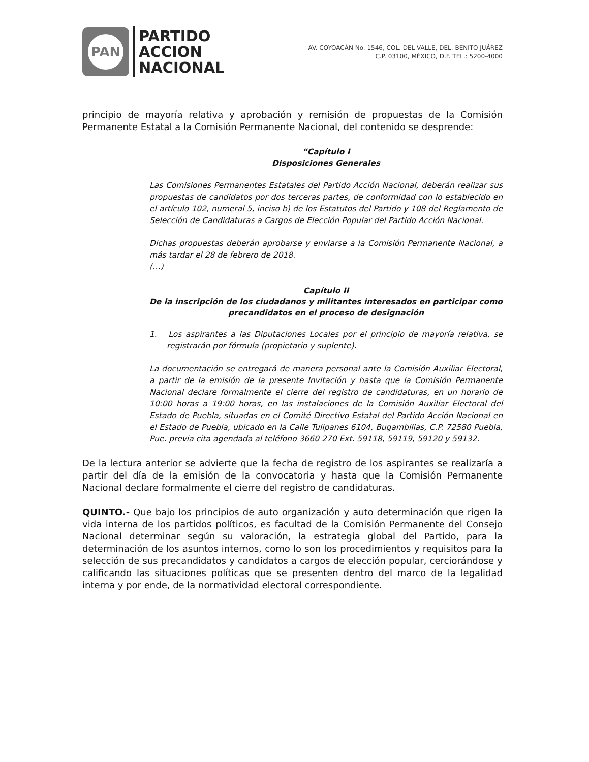PAN
PARTIDO
ACCION
NACIONAL
AV. COYOACÁN No. 1546, COL. DEL VALLE, DEL. BENITO JUÁREZ
C.P. 03100, MÉXICO, D.F. TEL.: 5200-4000
principio de mayoría relativa y aprobación y remisión de propuestas de la Comisión Permanente Estatal a la Comisión Permanente Nacional, del contenido se desprende:
“Capítulo I
Disposiciones Generales
Las Comisiones Permanentes Estatales del Partido Acción Nacional, deberán realizar sus propuestas de candidatos por dos terceras partes, de conformidad con lo establecido en el artículo 102, numeral 5, inciso b) de los Estatutos del Partido y 108 del Reglamento de Selección de Candidaturas a Cargos de Elección Popular del Partido Acción Nacional.
Dichas propuestas deberán aprobarse y enviarse a la Comisión Permanente Nacional, a más tardar el 28 de febrero de 2018.
(…)
Capítulo II
De la inscripción de los ciudadanos y militantes interesados en participar como precandidatos en el proceso de designación
1. Los aspirantes a las Diputaciones Locales por el principio de mayoría relativa, se registrarán por fórmula (propietario y suplente).
La documentación se entregará de manera personal ante la Comisión Auxiliar Electoral, a partir de la emisión de la presente Invitación y hasta que la Comisión Permanente Nacional declare formalmente el cierre del registro de candidaturas, en un horario de 10:00 horas a 19:00 horas, en las instalaciones de la Comisión Auxiliar Electoral del Estado de Puebla, situadas en el Comité Directivo Estatal del Partido Acción Nacional en el Estado de Puebla, ubicado en la Calle Tulipanes 6104, Bugambilias, C.P. 72580 Puebla, Pue. previa cita agendada al teléfono 3660 270 Ext. 59118, 59119, 59120 y 59132.
De la lectura anterior se advierte que la fecha de registro de los aspirantes se realizaría a partir del día de la emisión de la convocatoria y hasta que la Comisión Permanente Nacional declare formalmente el cierre del registro de candidaturas.
QUINTO.- Que bajo los principios de auto organización y auto determinación que rigen la vida interna de los partidos políticos, es facultad de la Comisión Permanente del Consejo Nacional determinar según su valoración, la estrategia global del Partido, para la determinación de los asuntos internos, como lo son los procedimientos y requisitos para la selección de sus precandidatos y candidatos a cargos de elección popular, cerciorándose y calificando las situaciones políticas que se presenten dentro del marco de la legalidad interna y por ende, de la normatividad electoral correspondiente.